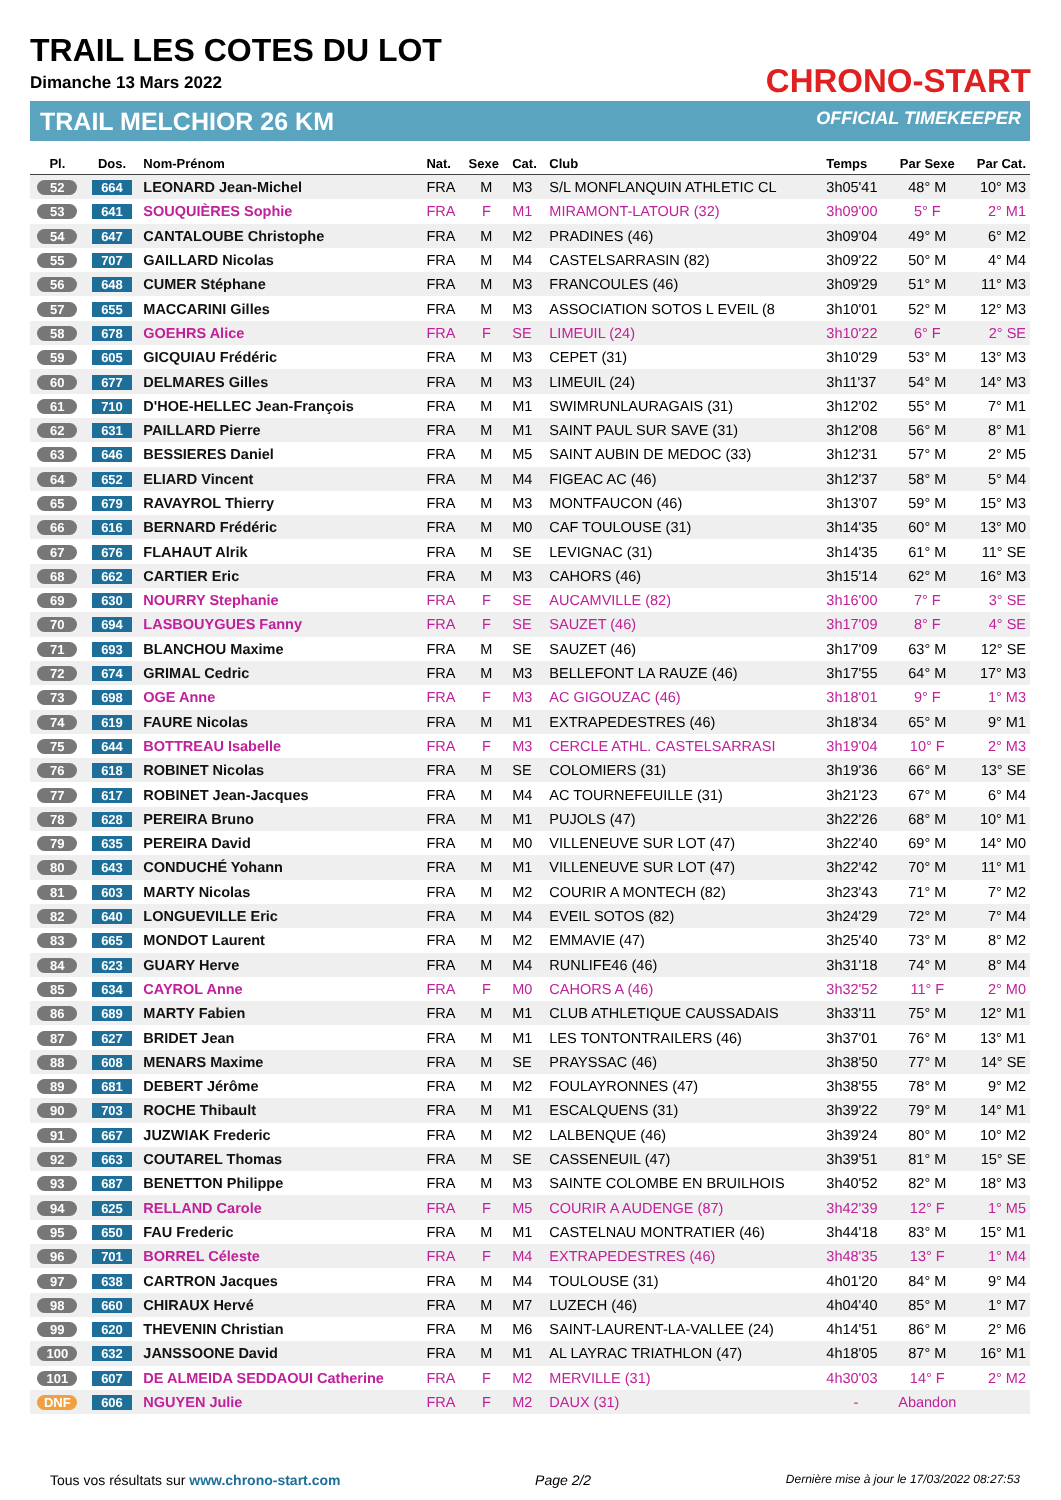TRAIL LES COTES DU LOT
Dimanche 13 Mars 2022
TRAIL MELCHIOR 26 KM
CHRONO-START
OFFICIAL TIMEKEEPER
| Pl. | Dos. | Nom-Prénom | Nat. | Sexe | Cat. | Club | Temps | Par Sexe | Par Cat. |
| --- | --- | --- | --- | --- | --- | --- | --- | --- | --- |
| 52 | 664 | LEONARD Jean-Michel | FRA | M | M3 | S/L MONFLANQUIN ATHLETIC CL | 3h05'41 | 48° M | 10° M3 |
| 53 | 641 | SOUQUIÈRES Sophie | FRA | F | M1 | MIRAMONT-LATOUR (32) | 3h09'00 | 5° F | 2° M1 |
| 54 | 647 | CANTALOUBE Christophe | FRA | M | M2 | PRADINES (46) | 3h09'04 | 49° M | 6° M2 |
| 55 | 707 | GAILLARD Nicolas | FRA | M | M4 | CASTELSARRASIN (82) | 3h09'22 | 50° M | 4° M4 |
| 56 | 648 | CUMER Stéphane | FRA | M | M3 | FRANCOULES (46) | 3h09'29 | 51° M | 11° M3 |
| 57 | 655 | MACCARINI Gilles | FRA | M | M3 | ASSOCIATION SOTOS L EVEIL (8 | 3h10'01 | 52° M | 12° M3 |
| 58 | 678 | GOEHRS Alice | FRA | F | SE | LIMEUIL (24) | 3h10'22 | 6° F | 2° SE |
| 59 | 605 | GICQUIAU Frédéric | FRA | M | M3 | CEPET (31) | 3h10'29 | 53° M | 13° M3 |
| 60 | 677 | DELMARES Gilles | FRA | M | M3 | LIMEUIL (24) | 3h11'37 | 54° M | 14° M3 |
| 61 | 710 | D'HOE-HELLEC Jean-François | FRA | M | M1 | SWIMRUNLAURAGAIS (31) | 3h12'02 | 55° M | 7° M1 |
| 62 | 631 | PAILLARD Pierre | FRA | M | M1 | SAINT PAUL SUR SAVE (31) | 3h12'08 | 56° M | 8° M1 |
| 63 | 646 | BESSIERES Daniel | FRA | M | M5 | SAINT AUBIN DE MEDOC (33) | 3h12'31 | 57° M | 2° M5 |
| 64 | 652 | ELIARD Vincent | FRA | M | M4 | FIGEAC AC (46) | 3h12'37 | 58° M | 5° M4 |
| 65 | 679 | RAVAYROL Thierry | FRA | M | M3 | MONTFAUCON (46) | 3h13'07 | 59° M | 15° M3 |
| 66 | 616 | BERNARD Frédéric | FRA | M | M0 | CAF TOULOUSE (31) | 3h14'35 | 60° M | 13° M0 |
| 67 | 676 | FLAHAUT Alrik | FRA | M | SE | LEVIGNAC (31) | 3h14'35 | 61° M | 11° SE |
| 68 | 662 | CARTIER Eric | FRA | M | M3 | CAHORS (46) | 3h15'14 | 62° M | 16° M3 |
| 69 | 630 | NOURRY Stephanie | FRA | F | SE | AUCAMVILLE (82) | 3h16'00 | 7° F | 3° SE |
| 70 | 694 | LASBOUYGUES Fanny | FRA | F | SE | SAUZET (46) | 3h17'09 | 8° F | 4° SE |
| 71 | 693 | BLANCHOU Maxime | FRA | M | SE | SAUZET (46) | 3h17'09 | 63° M | 12° SE |
| 72 | 674 | GRIMAL Cedric | FRA | M | M3 | BELLEFONT LA RAUZE (46) | 3h17'55 | 64° M | 17° M3 |
| 73 | 698 | OGE Anne | FRA | F | M3 | AC GIGOUZAC (46) | 3h18'01 | 9° F | 1° M3 |
| 74 | 619 | FAURE Nicolas | FRA | M | M1 | EXTRAPEDESTRES (46) | 3h18'34 | 65° M | 9° M1 |
| 75 | 644 | BOTTREAU Isabelle | FRA | F | M3 | CERCLE ATHL. CASTELSARRASI | 3h19'04 | 10° F | 2° M3 |
| 76 | 618 | ROBINET Nicolas | FRA | M | SE | COLOMIERS (31) | 3h19'36 | 66° M | 13° SE |
| 77 | 617 | ROBINET Jean-Jacques | FRA | M | M4 | AC TOURNEFEUILLE (31) | 3h21'23 | 67° M | 6° M4 |
| 78 | 628 | PEREIRA Bruno | FRA | M | M1 | PUJOLS (47) | 3h22'26 | 68° M | 10° M1 |
| 79 | 635 | PEREIRA David | FRA | M | M0 | VILLENEUVE SUR LOT (47) | 3h22'40 | 69° M | 14° M0 |
| 80 | 643 | CONDUCHÉ Yohann | FRA | M | M1 | VILLENEUVE SUR LOT (47) | 3h22'42 | 70° M | 11° M1 |
| 81 | 603 | MARTY Nicolas | FRA | M | M2 | COURIR A MONTECH (82) | 3h23'43 | 71° M | 7° M2 |
| 82 | 640 | LONGUEVILLE Eric | FRA | M | M4 | EVEIL SOTOS (82) | 3h24'29 | 72° M | 7° M4 |
| 83 | 665 | MONDOT Laurent | FRA | M | M2 | EMMAVIE (47) | 3h25'40 | 73° M | 8° M2 |
| 84 | 623 | GUARY Herve | FRA | M | M4 | RUNLIFE46 (46) | 3h31'18 | 74° M | 8° M4 |
| 85 | 634 | CAYROL Anne | FRA | F | M0 | CAHORS A (46) | 3h32'52 | 11° F | 2° M0 |
| 86 | 689 | MARTY Fabien | FRA | M | M1 | CLUB ATHLETIQUE CAUSSADAIS | 3h33'11 | 75° M | 12° M1 |
| 87 | 627 | BRIDET Jean | FRA | M | M1 | LES TONTONTRAILERS (46) | 3h37'01 | 76° M | 13° M1 |
| 88 | 608 | MENARS Maxime | FRA | M | SE | PRAYSSAC (46) | 3h38'50 | 77° M | 14° SE |
| 89 | 681 | DEBERT Jérôme | FRA | M | M2 | FOULAYRONNES (47) | 3h38'55 | 78° M | 9° M2 |
| 90 | 703 | ROCHE Thibault | FRA | M | M1 | ESCALQUENS (31) | 3h39'22 | 79° M | 14° M1 |
| 91 | 667 | JUZWIAK Frederic | FRA | M | M2 | LALBENQUE (46) | 3h39'24 | 80° M | 10° M2 |
| 92 | 663 | COUTAREL Thomas | FRA | M | SE | CASSENEUIL (47) | 3h39'51 | 81° M | 15° SE |
| 93 | 687 | BENETTON Philippe | FRA | M | M3 | SAINTE COLOMBE EN BRUILHOIS | 3h40'52 | 82° M | 18° M3 |
| 94 | 625 | RELLAND Carole | FRA | F | M5 | COURIR A AUDENGE (87) | 3h42'39 | 12° F | 1° M5 |
| 95 | 650 | FAU Frederic | FRA | M | M1 | CASTELNAU MONTRATIER (46) | 3h44'18 | 83° M | 15° M1 |
| 96 | 701 | BORREL Céleste | FRA | F | M4 | EXTRAPEDESTRES (46) | 3h48'35 | 13° F | 1° M4 |
| 97 | 638 | CARTRON Jacques | FRA | M | M4 | TOULOUSE (31) | 4h01'20 | 84° M | 9° M4 |
| 98 | 660 | CHIRAUX Hervé | FRA | M | M7 | LUZECH (46) | 4h04'40 | 85° M | 1° M7 |
| 99 | 620 | THEVENIN Christian | FRA | M | M6 | SAINT-LAURENT-LA-VALLEE (24) | 4h14'51 | 86° M | 2° M6 |
| 100 | 632 | JANSSOONE David | FRA | M | M1 | AL LAYRAC TRIATHLON (47) | 4h18'05 | 87° M | 16° M1 |
| 101 | 607 | DE ALMEIDA SEDDAOUI Catherine | FRA | F | M2 | MERVILLE (31) | 4h30'03 | 14° F | 2° M2 |
| DNF | 606 | NGUYEN Julie | FRA | F | M2 | DAUX (31) | - | Abandon | |
Tous vos résultats sur www.chrono-start.com Page 2/2 Dernière mise à jour le 17/03/2022 08:27:53